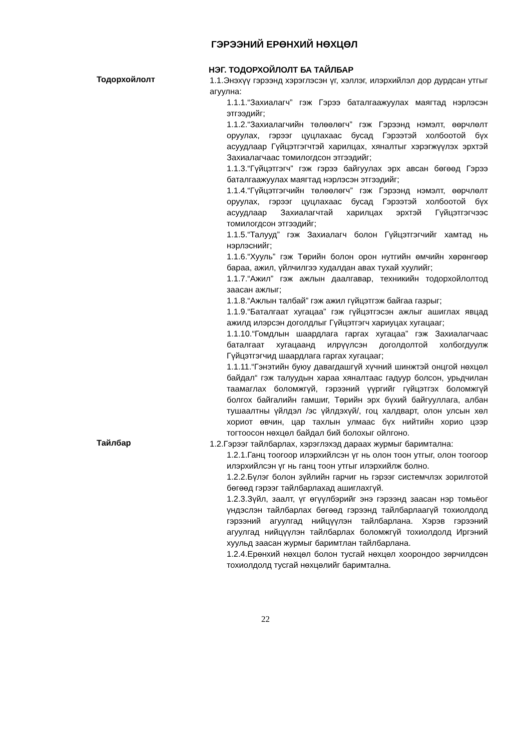ГЭРЭЭНИЙ ЕРӨНХИЙ НӨХЦӨЛ
НЭГ. ТОДОРХОЙЛОЛТ БА ТАЙЛБАР
Тодорхойлолт
1.1.Энэхүү гэрээнд хэрэглэсэн үг, хэллэг, илэрхийлэл дор дурдсан утгыг агуулна:
1.1.1.“Захиалагч” гэж Гэрээ баталгаажуулах маягтад нэрлэсэн этгээдийг;
1.1.2.“Захиалагчийн төлөөлөгч” гэж Гэрээнд нэмэлт, өөрчлөлт оруулах, гэрээг цуцлахаас бусад Гэрээтэй холбоотой бүх асуудлаар Гүйцэтгэгчтэй харилцах, хяналтыг хэрэгжүүлэх эрхтэй Захиалагчаас томилогдсон этгээдийг;
1.1.3.“Гүйцэтгэгч” гэж гэрээ байгуулах эрх авсан бөгөөд Гэрээ баталгаажуулах маягтад нэрлэсэн этгээдийг;
1.1.4.“Гүйцэтгэгчийн төлөөлөгч” гэж Гэрээнд нэмэлт, өөрчлөлт оруулах, гэрээг цуцлахаас бусад Гэрээтэй холбоотой бүх асуудлаар Захиалагчтай харилцах эрхтэй Гүйцэтгэгчээс томилогдсон этгээдийг;
1.1.5.“Талууд” гэж Захиалагч болон Гүйцэтгэгчийг хамтад нь нэрлэснийг;
1.1.6.“Хууль” гэж Төрийн болон орон нутгийн өмчийн хөрөнгөөр бараа, ажил, үйлчилгээ худалдан авах тухай хуулийг;
1.1.7.“Ажил” гэж ажлын даалгавар, техникийн тодорхойлолтод заасан ажлыг;
1.1.8.“Ажлын талбай” гэж ажил гүйцэтгэж байгаа газрыг;
1.1.9.“Баталгаат хугацаа” гэж гүйцэтгэсэн ажлыг ашиглах явцад ажилд илэрсэн доголдлыг Гүйцэтгэгч хариуцах хугацааг;
1.1.10.“Гомдлын шаардлага гаргах хугацаа” гэж Захиалагчаас баталгаат хугацаанд илрүүлсэн доголдолтой холбогдуулж Гүйцэтгэгчид шаардлага гаргах хугацааг;
1.1.11.“Гэнэтийн буюу давагдашгүй хүчний шинжтэй онцгой нөхцөл байдал“ гэж талуудын хараа хяналтаас гадуур болсон, урьдчилан таамаглах боломжгүй, гэрээний үүргийг гүйцэтгэх боломжгүй болгох байгалийн гамшиг, Төрийн эрх бүхий байгууллага, албан тушаалтны үйлдэл /эс үйлдэхүй/, гоц халдварт, олон улсын хөл хориот өвчин, цар тахлын улмаас бүх нийтийн хорио цээр тогтоосон нөхцөл байдал бий болохыг ойлгоно.
Тайлбар
1.2.Гэрээг тайлбарлах, хэрэглэхэд дараах журмыг баримтална:
1.2.1.Ганц тоогоор илэрхийлсэн үг нь олон тоон утгыг, олон тоогоор илэрхийлсэн үг нь ганц тоон утгыг илэрхийлж болно.
1.2.2.Бүлэг болон зүйлийн гарчиг нь гэрээг системчлэх зорилготой бөгөөд гэрээг тайлбарлахад ашиглахгүй.
1.2.3.Зүйл, заалт, үг өгүүлбэрийг энэ гэрээнд заасан нэр томьёог үндэслэн тайлбарлах бөгөөд гэрээнд тайлбарлаагүй тохиолдолд гэрээний агуулгад нийцүүлэн тайлбарлана. Хэрэв гэрээний агуулгад нийцүүлэн тайлбарлах боломжгүй тохиолдолд Иргэний хуульд заасан журмыг баримтлан тайлбарлана.
1.2.4.Ерөнхий нөхцөл болон тусгай нөхцөл хоорондоо зөрчилдсөн тохиолдолд тусгай нөхцөлийг баримтална.
22